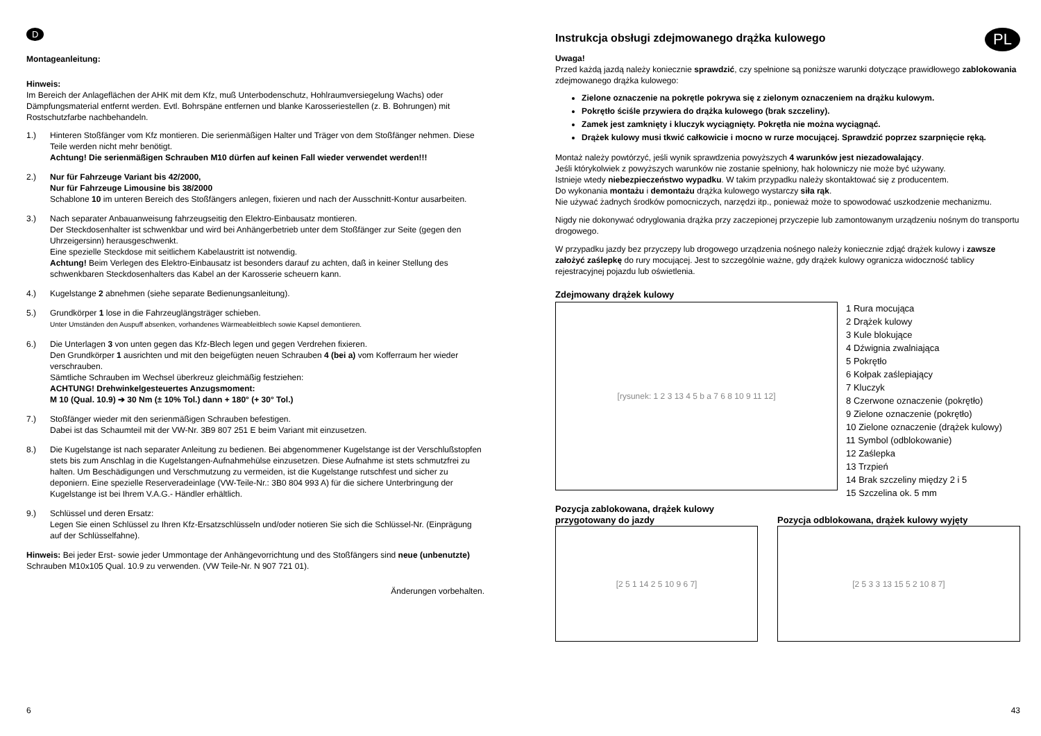D
Montageanleitung:
Hinweis:
Im Bereich der Anlageflächen der AHK mit dem Kfz, muß Unterbodenschutz, Hohlraumversiegelung Wachs) oder Dämpfungsmaterial entfernt werden. Evtl. Bohrspäne entfernen und blanke Karosseriestellen (z. B. Bohrungen) mit Rostschutzfarbe nachbehandeln.
1.) Hinteren Stoßfänger vom Kfz montieren. Die serienmäßigen Halter und Träger von dem Stoßfänger nehmen. Diese Teile werden nicht mehr benötigt.
Achtung! Die serienmäßigen Schrauben M10 dürfen auf keinen Fall wieder verwendet werden!!!
2.) Nur für Fahrzeuge Variant bis 42/2000,
Nur für Fahrzeuge Limousine bis 38/2000
Schablone 10 im unteren Bereich des Stoßfängers anlegen, fixieren und nach der Ausschnitt-Kontur ausarbeiten.
3.) Nach separater Anbauanweisung fahrzeugseitig den Elektro-Einbausatz montieren.
Der Steckdosenhalter ist schwenkbar und wird bei Anhängerbetrieb unter dem Stoßfänger zur Seite (gegen den Uhrzeigersinn) herausgeschwenkt.
Eine spezielle Steckdose mit seitlichem Kabelaustritt ist notwendig.
Achtung! Beim Verlegen des Elektro-Einbausatz ist besonders darauf zu achten, daß in keiner Stellung des schwenkbaren Steckdosenhalters das Kabel an der Karosserie scheuern kann.
4.) Kugelstange 2 abnehmen (siehe separate Bedienungsanleitung).
5.) Grundkörper 1 lose in die Fahrzeuglängsträger schieben.
Unter Umständen den Auspuff absenken, vorhandenes Wärmeableitblech sowie Kapsel demontieren.
6.) Die Unterlagen 3 von unten gegen das Kfz-Blech legen und gegen Verdrehen fixieren.
Den Grundkörper 1 ausrichten und mit den beigefügten neuen Schrauben 4 (bei a) vom Kofferraum her wieder verschrauben.
Sämtliche Schrauben im Wechsel überkreuz gleichmäßig festziehen:
ACHTUNG! Drehwinkelgesteuertes Anzugsmoment:
M 10 (Qual. 10.9) ➔ 30 Nm (± 10% Tol.) dann + 180° (+ 30° Tol.)
7.) Stoßfänger wieder mit den serienmäßigen Schrauben befestigen.
Dabei ist das Schaumteil mit der VW-Nr. 3B9 807 251 E beim Variant mit einzusetzen.
8.) Die Kugelstange ist nach separater Anleitung zu bedienen. Bei abgenommener Kugelstange ist der Verschlußstopfen stets bis zum Anschlag in die Kugelstangen-Aufnahmehülse einzusetzen. Diese Aufnahme ist stets schmutzfrei zu halten. Um Beschädigungen und Verschmutzung zu vermeiden, ist die Kugelstange rutschfest und sicher zu deponiern. Eine spezielle Reserveradeinlage (VW-Teile-Nr.: 3B0 804 993 A) für die sichere Unterbringung der Kugelstange ist bei Ihrem V.A.G.- Händler erhältlich.
9.) Schlüssel und deren Ersatz:
Legen Sie einen Schlüssel zu Ihren Kfz-Ersatzschlüsseln und/oder notieren Sie sich die Schlüssel-Nr. (Einprägung auf der Schlüsselfahne).
Hinweis: Bei jeder Erst- sowie jeder Ummontage der Anhängevorrichtung und des Stoßfängers sind neue (unbenutzte) Schrauben M10x105 Qual. 10.9 zu verwenden. (VW Teile-Nr. N 907 721 01).
Änderungen vorbehalten.
6
PL
Instrukcja obsługi zdejmowanego drążka kulowego
Uwaga!
Przed każdą jazdą należy koniecznie sprawdzić, czy spełnione są poniższe warunki dotyczące prawidłowego zablokowania zdejmowanego drążka kulowego:
Zielone oznaczenie na pokrętle pokrywa się z zielonym oznaczeniem na drążku kulowym.
Pokrętło ściśle przywiera do drążka kulowego (brak szczeliny).
Zamek jest zamknięty i kluczyk wyciągnięty. Pokrętła nie można wyciągnąć.
Drążek kulowy musi tkwić całkowicie i mocno w rurze mocującej. Sprawdzić poprzez szarpnięcie ręką.
Montaż należy powtórzyć, jeśli wynik sprawdzenia powyższych 4 warunków jest niezadowalający.
Jeśli którykolwiek z powyższych warunków nie zostanie spełniony, hak holowniczy nie może być używany.
Istnieje wtedy niebezpieczeństwo wypadku. W takim przypadku należy skontaktować się z producentem.
Do wykonania montażu i demontażu drążka kulowego wystarczy siła rąk.
Nie używać żadnych środków pomocniczych, narzędzi itp., ponieważ może to spowodować uszkodzenie mechanizmu.
Nigdy nie dokonywać odryglowania drążka przy zaczepionej przyczepie lub zamontowanym urządzeniu nośnym do transportu drogowego.
W przypadku jazdy bez przyczepy lub drogowego urządzenia nośnego należy koniecznie zdjąć drążek kulowy i zawsze założyć zaślepkę do rury mocującej. Jest to szczególnie ważne, gdy drążek kulowy ogranicza widoczność tablicy rejestracyjnej pojazdu lub oświetlenia.
Zdejmowany drążek kulowy
[rysunek: 1 2 3 13 4 5 b a 7 6 8 10 9 11 12]
1 Rura mocująca
2 Drążek kulowy
3 Kule blokujące
4 Dźwignia zwalniająca
5 Pokrętło
6 Kołpak zaślepiający
7 Kluczyk
8 Czerwone oznaczenie (pokrętło)
9 Zielone oznaczenie (pokrętło)
10 Zielone oznaczenie (drążek kulowy)
11 Symbol (odblokowanie)
12 Zaślepka
13 Trzpień
14 Brak szczeliny między 2 i 5
15 Szczelina ok. 5 mm
Pozycja zablokowana, drążek kulowy przygotowany do jazdy
[2 5 1 14 2 5 10 9 6 7]
Pozycja odblokowana, drążek kulowy wyjęty
[2 5 3 3 13 15 5 2 10 8 7]
43